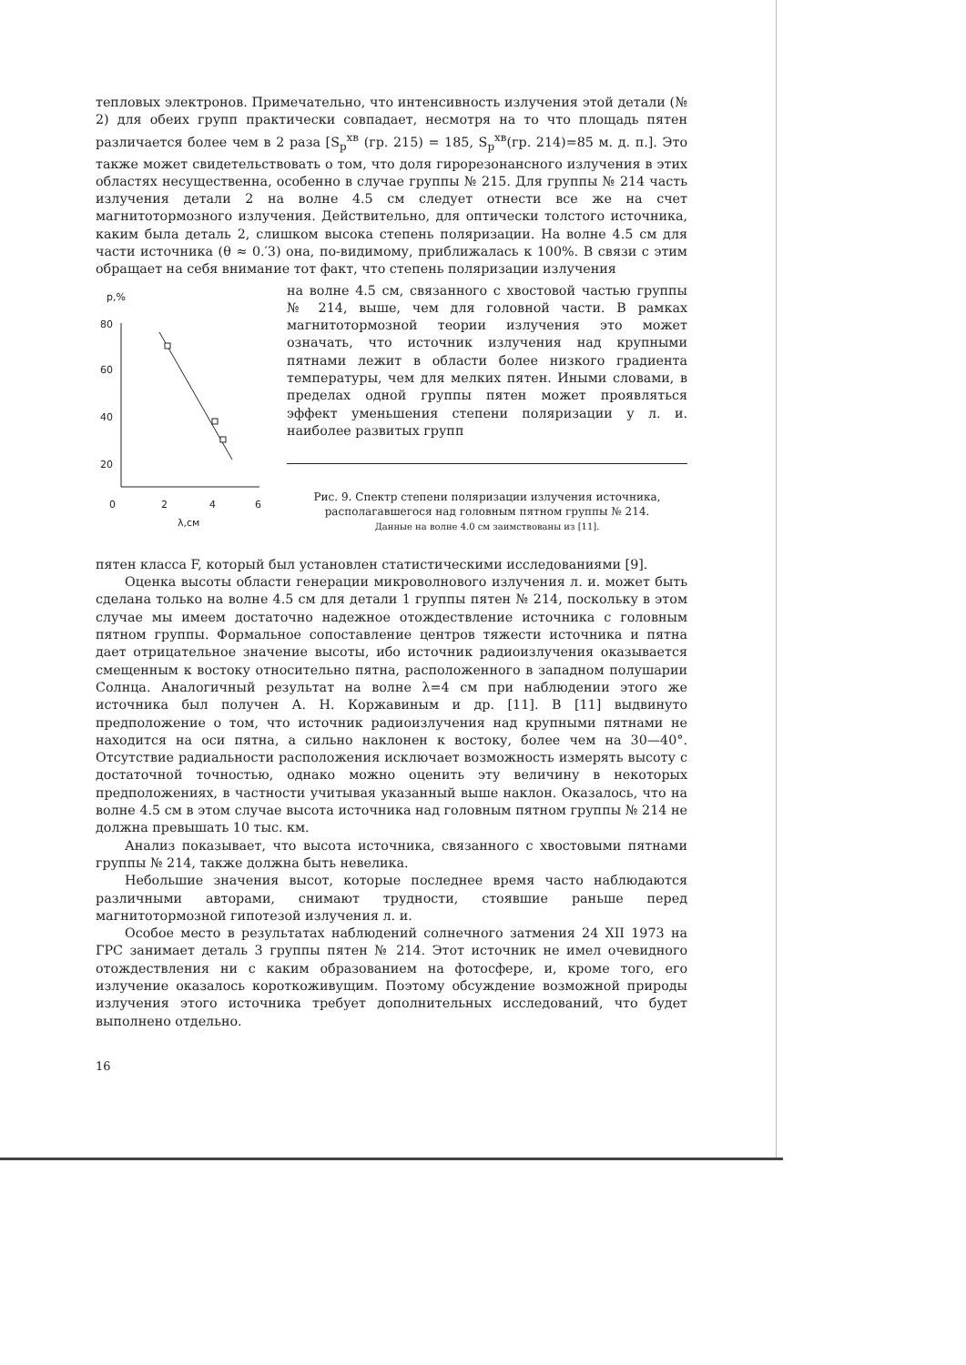тепловых электронов. Примечательно, что интенсивность излучения этой детали (№ 2) для обеих групп практически совпадает, несмотря на то что площадь пятен различается более чем в 2 раза [S<sub>p</sub><sup>хв</sup> (гр. 215) = 185, S<sub>p</sub><sup>хв</sup>(гр. 214)=85 м. д. п.]. Это также может свидетельствовать о том, что доля гирорезонансного излучения в этих областях несущественна, особенно в случае группы № 215. Для группы № 214 часть излучения детали 2 на волне 4.5 см следует отнести все же на счет магнитотормозного излучения. Действительно, для оптически толстого источника, каким была деталь 2, слишком высока степень поляризации. На волне 4.5 см для части источника (θ ≈ 0.′3) она, по-видимому, приближалась к 100%. В связи с этим обращает на себя внимание тот факт, что степень поляризации излучения
p,%
80
60
40
20
0
2
4
6
λ,см
на волне 4.5 см, связанного с хвостовой частью группы № 214, выше, чем для головной части. В рамках магнитотормозной теории излучения это может означать, что источник излучения над крупными пятнами лежит в области более низкого градиента температуры, чем для мелких пятен. Иными словами, в пределах одной группы пятен может проявляться эффект уменьшения степени поляризации у л. и. наиболее развитых групп
Рис. 9. Спектр степени поляризации излучения источника, располагавшегося над головным пятном группы № 214.
Данные на волне 4.0 см заимствованы из [11].
пятен класса F, который был установлен статистическими исследованиями [9].
Оценка высоты области генерации микроволнового излучения л. и. может быть сделана только на волне 4.5 см для детали 1 группы пятен № 214, поскольку в этом случае мы имеем достаточно надежное отождествление источника с головным пятном группы. Формальное сопоставление центров тяжести источника и пятна дает отрицательное значение высоты, ибо источник радиоизлучения оказывается смещенным к востоку относительно пятна, расположенного в западном полушарии Солнца. Аналогичный результат на волне λ=4 см при наблюдении этого же источника был получен А. Н. Коржавиным и др. [11]. В [11] выдвинуто предположение о том, что источник радиоизлучения над крупными пятнами не находится на оси пятна, а сильно наклонен к востоку, более чем на 30—40°. Отсутствие радиальности расположения исключает возможность измерять высоту с достаточной точностью, однако можно оценить эту величину в некоторых предположениях, в частности учитывая указанный выше наклон. Оказалось, что на волне 4.5 см в этом случае высота источника над головным пятном группы № 214 не должна превышать 10 тыс. км.
Анализ показывает, что высота источника, связанного с хвостовыми пятнами группы № 214, также должна быть невелика.
Небольшие значения высот, которые последнее время часто наблюдаются различными авторами, снимают трудности, стоявшие раньше перед магнитотормозной гипотезой излучения л. и.
Особое место в результатах наблюдений солнечного затмения 24 XII 1973 на ГРС занимает деталь 3 группы пятен № 214. Этот источник не имел очевидного отождествления ни с каким образованием на фотосфере, и, кроме того, его излучение оказалось короткоживущим. Поэтому обсуждение возможной природы излучения этого источника требует дополнительных исследований, что будет выполнено отдельно.
16